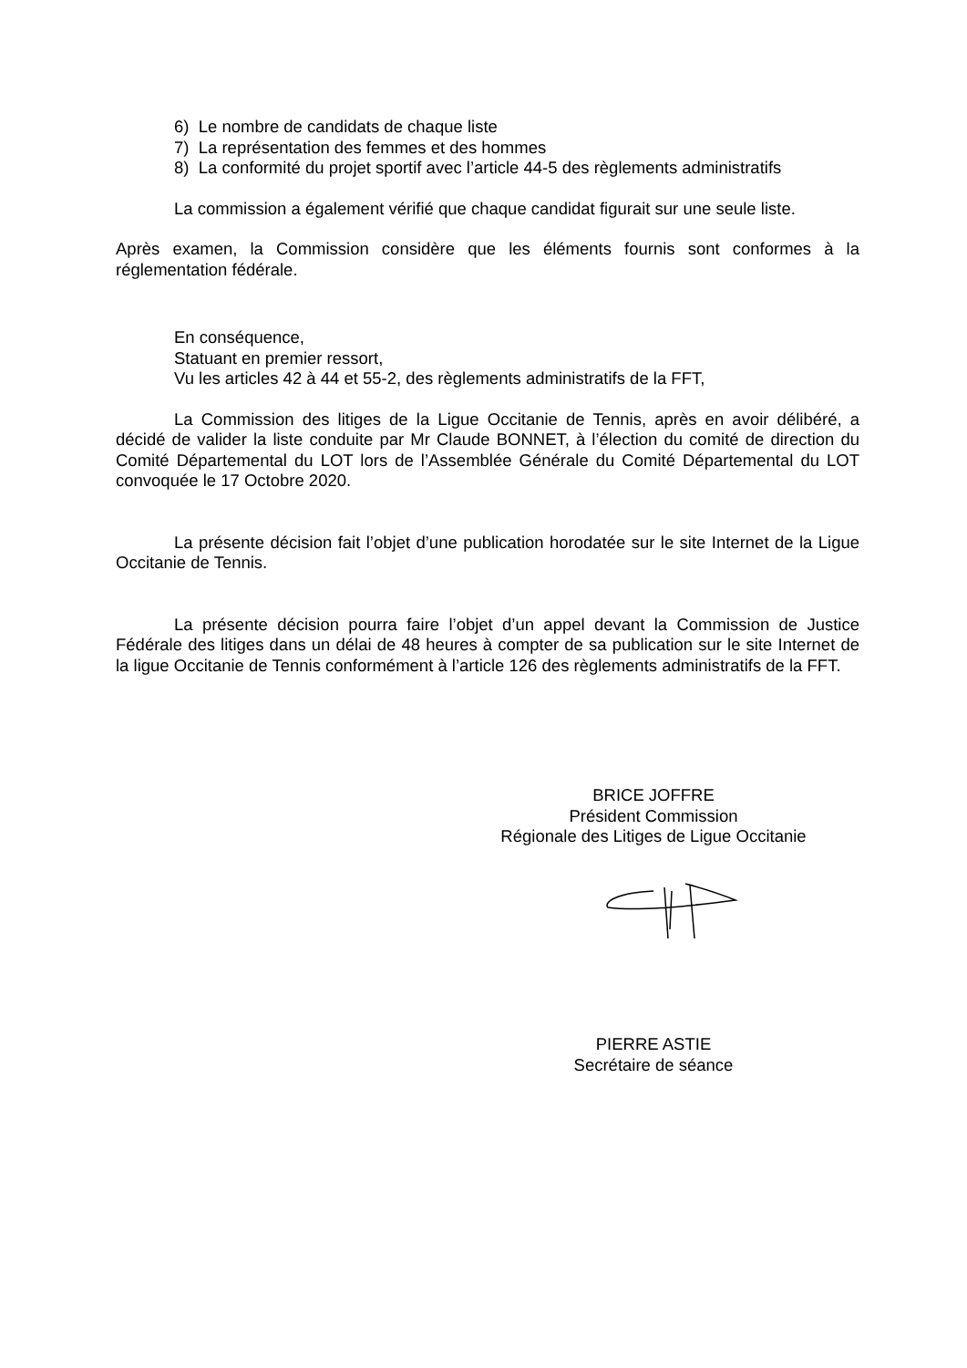6) Le nombre de candidats de chaque liste
7) La représentation des femmes et des hommes
8) La conformité du projet sportif avec l’article 44-5 des règlements administratifs
La commission a également vérifié que chaque candidat figurait sur une seule liste.
Après examen, la Commission considère que les éléments fournis sont conformes à la réglementation fédérale.
En conséquence,
Statuant en premier ressort,
Vu les articles 42 à 44 et 55-2, des règlements administratifs de la FFT,
La Commission des litiges de la Ligue Occitanie de Tennis, après en avoir délibéré, a décidé de valider la liste conduite par Mr Claude BONNET, à l’élection du comité de direction du Comité Départemental du LOT lors de l’Assemblée Générale du Comité Départemental du LOT convoquée le 17 Octobre 2020.
La présente décision fait l’objet d’une publication horodatée sur le site Internet de la Ligue Occitanie de Tennis.
La présente décision pourra faire l’objet d’un appel devant la Commission de Justice Fédérale des litiges dans un délai de 48 heures à compter de sa publication sur le site Internet de la ligue Occitanie de Tennis conformément à l’article 126 des règlements administratifs de la FFT.
BRICE JOFFRE
Président Commission
Régionale des Litiges de Ligue Occitanie
PIERRE ASTIE
Secrétaire de séance